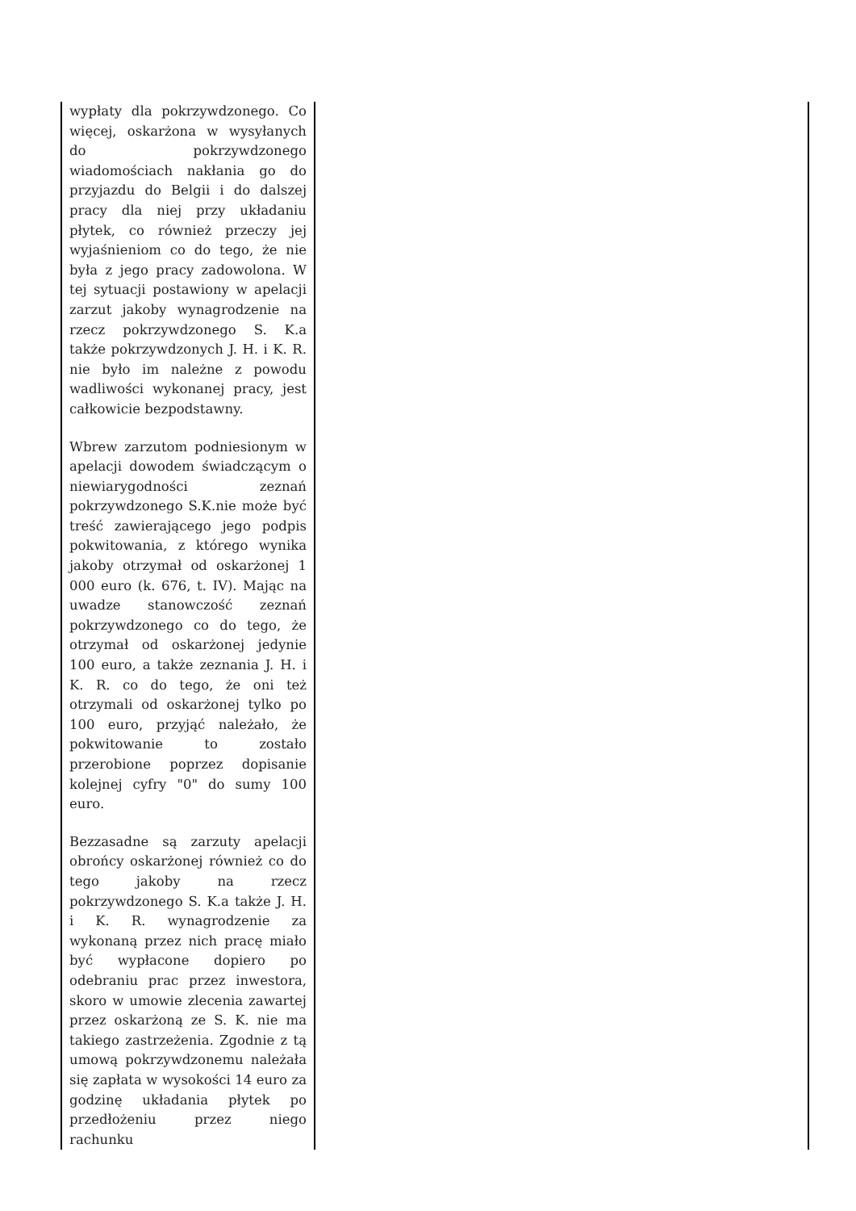| wypłaty dla pokrzywdzonego. Co więcej, oskarżona w wysyłanych do pokrzywdzonego wiadomościach nakłania go do przyjazdu do Belgii i do dalszej pracy dla niej przy układaniu płytek, co również przeczy jej wyjaśnieniom co do tego, że nie była z jego pracy zadowolona. W tej sytuacji postawiony w apelacji zarzut jakoby wynagrodzenie na rzecz pokrzywdzonego S. K.a także pokrzywdzonych J. H. i K. R. nie było im należne z powodu wadliwości wykonanej pracy, jest całkowicie bezpodstawny. Wbrew zarzutom podniesionym w apelacji dowodem świadczącym o niewiarygodności zeznań pokrzywdzonego S.K.nie może być treść zawierającego jego podpis pokwitowania, z którego wynika jakoby otrzymał od oskarżonej 1 000 euro (k. 676, t. IV). Mając na uwadze stanowczość zeznań pokrzywdzonego co do tego, że otrzymał od oskarżonej jedynie 100 euro, a także zeznania J. H. i K. R. co do tego, że oni też otrzymali od oskarżonej tylko po 100 euro, przyjąć należało, że pokwitowanie to zostało przerobione poprzez dopisanie kolejnej cyfry "0" do sumy 100 euro. Bezzasadne są zarzuty apelacji obrońcy oskarżonej również co do tego jakoby na rzecz pokrzywdzonego S. K.a także J. H. i K. R. wynagrodzenie za wykonaną przez nich pracę miało być wypłacone dopiero po odebraniu prac przez inwestora, skoro w umowie zlecenia zawartej przez oskarżoną ze S. K. nie ma takiego zastrzeżenia. Zgodnie z tą umową pokrzywdzonemu należała się zapłata w wysokości 14 euro za godzinę układania płytek po przedłożeniu przez niego rachunku | |